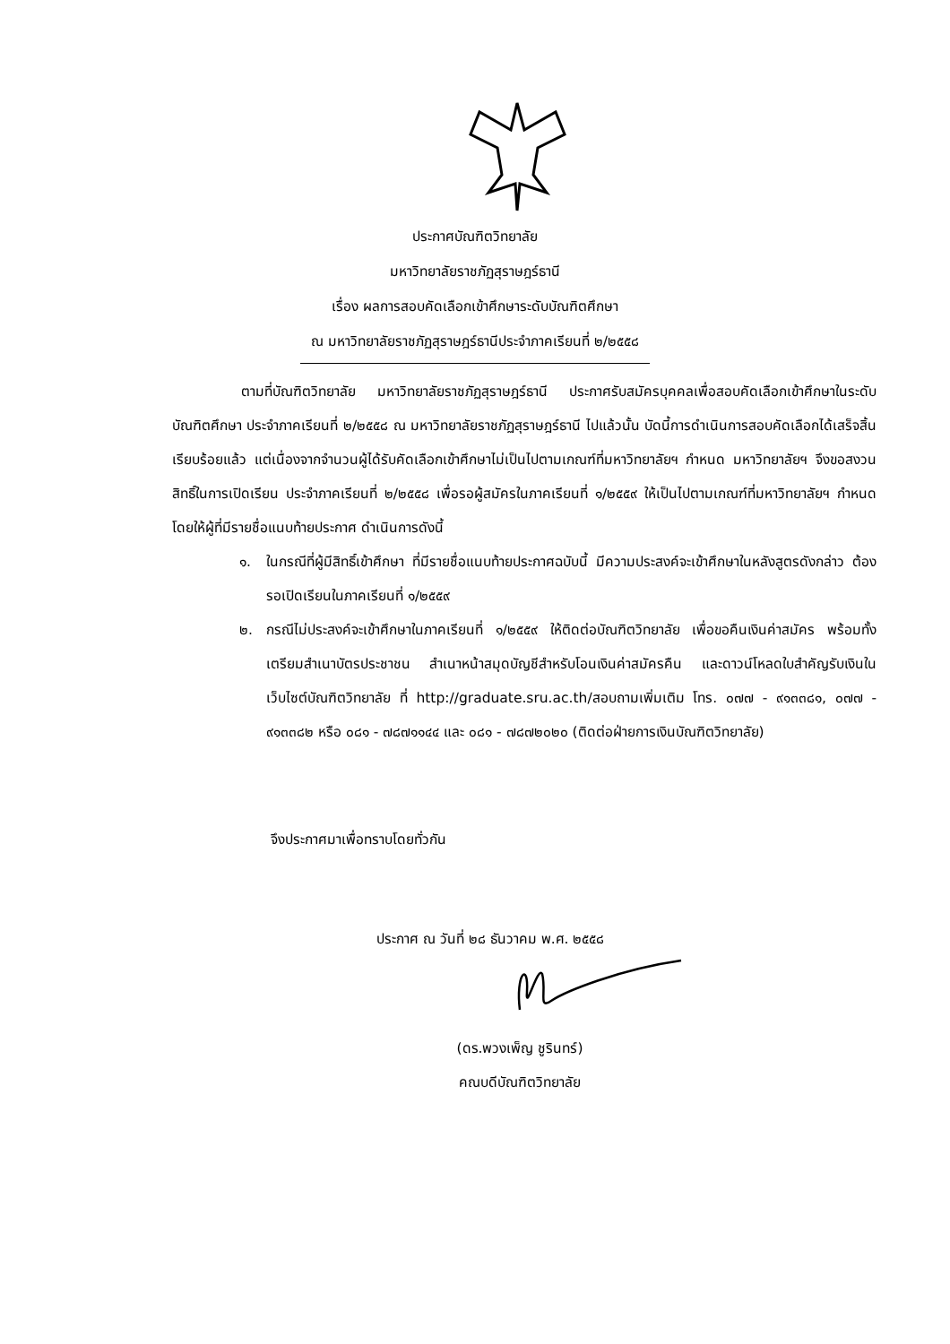ประกาศบัณฑิตวิทยาลัย
มหาวิทยาลัยราชภัฏสุราษฎร์ธานี
เรื่อง ผลการสอบคัดเลือกเข้าศึกษาระดับบัณฑิตศึกษา
ณ มหาวิทยาลัยราชภัฏสุราษฎร์ธานีประจำภาคเรียนที่ ๒/๒๕๕๘
ตามที่บัณฑิตวิทยาลัย มหาวิทยาลัยราชภัฏสุราษฎร์ธานี ประกาศรับสมัครบุคคลเพื่อสอบคัดเลือกเข้าศึกษาในระดับบัณฑิตศึกษา ประจำภาคเรียนที่ ๒/๒๕๕๘ ณ มหาวิทยาลัยราชภัฏสุราษฎร์ธานี ไปแล้วนั้น บัดนี้การดำเนินการสอบคัดเลือกได้เสร็จสิ้นเรียบร้อยแล้ว แต่เนื่องจากจำนวนผู้ได้รับคัดเลือกเข้าศึกษาไม่เป็นไปตามเกณฑ์ที่มหาวิทยาลัยฯ กำหนด มหาวิทยาลัยฯ จึงขอสงวนสิทธิ์ในการเปิดเรียน ประจำภาคเรียนที่ ๒/๒๕๕๘ เพื่อรอผู้สมัครในภาคเรียนที่ ๑/๒๕๕๙ ให้เป็นไปตามเกณฑ์ที่มหาวิทยาลัยฯ กำหนด โดยให้ผู้ที่มีรายชื่อแนบท้ายประกาศ ดำเนินการดังนี้
๑. ในกรณีที่ผู้มีสิทธิ์เข้าศึกษา ที่มีรายชื่อแนบท้ายประกาศฉบับนี้ มีความประสงค์จะเข้าศึกษาในหลังสูตรดังกล่าว ต้องรอเปิดเรียนในภาคเรียนที่ ๑/๒๕๕๙
๒. กรณีไม่ประสงค์จะเข้าศึกษาในภาคเรียนที่ ๑/๒๕๕๙ ให้ติดต่อบัณฑิตวิทยาลัย เพื่อขอคืนเงินค่าสมัคร พร้อมทั้งเตรียมสำเนาบัตรประชาชน สำเนาหน้าสมุดบัญชีสำหรับโอนเงินค่าสมัครคืน และดาวน์โหลดใบสำคัญรับเงินในเว็บไซต์บัณฑิตวิทยาลัย ที่ http://graduate.sru.ac.th/สอบถามเพิ่มเติม โทร. ๐๗๗ - ๙๑๓๓๘๑, ๐๗๗ - ๙๑๓๓๘๒ หรือ ๐๘๑ - ๗๘๗๑๑๔๔ และ ๐๘๑ - ๗๘๗๒๐๒๐ (ติดต่อฝ่ายการเงินบัณฑิตวิทยาลัย)
จึงประกาศมาเพื่อทราบโดยทั่วกัน
ประกาศ ณ วันที่ ๒๘ ธันวาคม พ.ศ. ๒๕๕๘
(ดร.พวงเพ็ญ ชูรินทร์)
คณบดีบัณฑิตวิทยาลัย